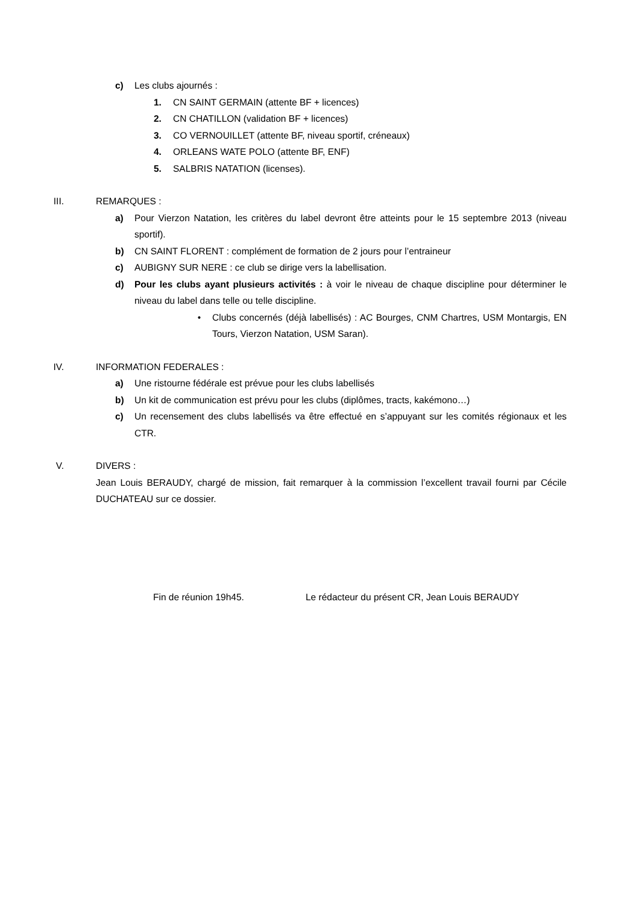c) Les clubs ajournés :
1. CN SAINT GERMAIN (attente BF + licences)
2. CN CHATILLON (validation BF + licences)
3. CO VERNOUILLET (attente BF, niveau sportif, créneaux)
4. ORLEANS WATE POLO (attente BF, ENF)
5. SALBRIS NATATION (licenses).
III. REMARQUES :
a) Pour Vierzon Natation, les critères du label devront être atteints pour le 15 septembre 2013 (niveau sportif).
b) CN SAINT FLORENT : complément de formation de 2 jours pour l’entraineur
c) AUBIGNY SUR NERE : ce club se dirige vers la labellisation.
d) Pour les clubs ayant plusieurs activités : à voir le niveau de chaque discipline pour déterminer le niveau du label dans telle ou telle discipline.
• Clubs concernés (déjà labellisés) : AC Bourges, CNM Chartres, USM Montargis, EN Tours, Vierzon Natation, USM Saran).
IV. INFORMATION FEDERALES :
a) Une ristourne fédérale est prévue pour les clubs labellisés
b) Un kit de communication est prévu pour les clubs (diplômes, tracts, kakémono…)
c) Un recensement des clubs labellisés va être effectué en s’appuyant sur les comités régionaux et les CTR.
V. DIVERS :
Jean Louis BERAUDY, chargé de mission, fait remarquer à la commission l’excellent travail fourni par Cécile DUCHATEAU sur ce dossier.
Fin de réunion 19h45. Le rédacteur du présent CR, Jean Louis BERAUDY